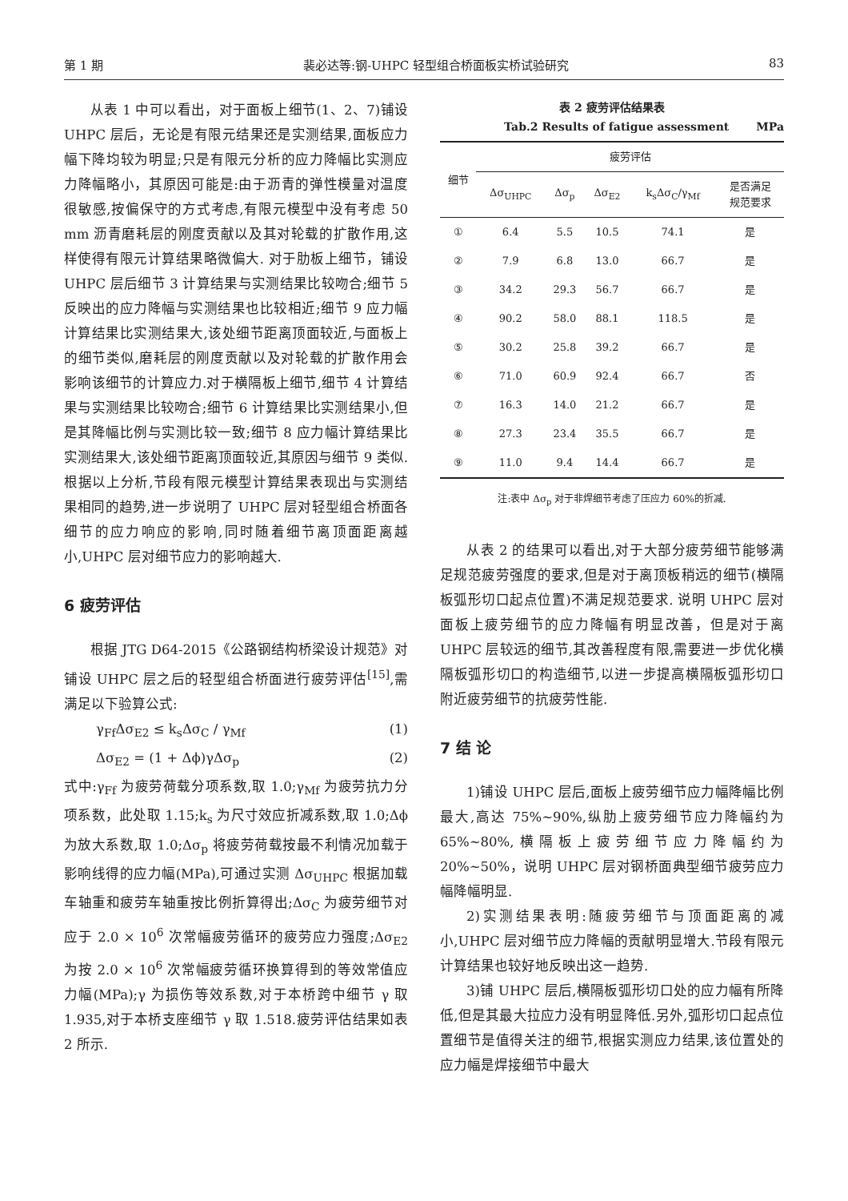第 1 期 裴必达等:钢-UHPC 轻型组合桥面板实桥试验研究 83
从表 1 中可以看出，对于面板上细节(1、2、7)铺设 UHPC 层后，无论是有限元结果还是实测结果,面板应力幅下降均较为明显;只是有限元分析的应力降幅比实测应力降幅略小，其原因可能是:由于沥青的弹性模量对温度很敏感,按偏保守的方式考虑,有限元模型中没有考虑 50 mm 沥青磨耗层的刚度贡献以及其对轮载的扩散作用,这样使得有限元计算结果略微偏大. 对于肋板上细节，铺设 UHPC 层后细节 3 计算结果与实测结果比较吻合;细节 5 反映出的应力降幅与实测结果也比较相近;细节 9 应力幅计算结果比实测结果大,该处细节距离顶面较近,与面板上的细节类似,磨耗层的刚度贡献以及对轮载的扩散作用会影响该细节的计算应力.对于横隔板上细节,细节 4 计算结果与实测结果比较吻合;细节 6 计算结果比实测结果小,但是其降幅比例与实测比较一致;细节 8 应力幅计算结果比实测结果大,该处细节距离顶面较近,其原因与细节 9 类似.根据以上分析,节段有限元模型计算结果表现出与实测结果相同的趋势,进一步说明了 UHPC 层对轻型组合桥面各细节的应力响应的影响,同时随着细节离顶面距离越小,UHPC 层对细节应力的影响越大.
6 疲劳评估
根据 JTG D64-2015《公路钢结构桥梁设计规范》对铺设 UHPC 层之后的轻型组合桥面进行疲劳评估<sup>[15]</sup>,需满足以下验算公式:
γ<sub>Ff</sub>Δσ<sub>E2</sub> ≤ k<sub>s</sub>Δσ<sub>C</sub> / γ<sub>Mf</sub> (1)
Δσ<sub>E2</sub> = (1 + Δϕ)γΔσ<sub>p</sub> (2)
式中:γ<sub>Ff</sub> 为疲劳荷载分项系数,取 1.0;γ<sub>Mf</sub> 为疲劳抗力分项系数，此处取 1.15;k<sub>s</sub> 为尺寸效应折减系数,取 1.0;Δϕ 为放大系数,取 1.0;Δσ<sub>p</sub> 将疲劳荷载按最不利情况加载于影响线得的应力幅(MPa),可通过实测 Δσ<sub>UHPC</sub> 根据加载车轴重和疲劳车轴重按比例折算得出;Δσ<sub>C</sub> 为疲劳细节对应于 2.0 × 10<sup>6</sup> 次常幅疲劳循环的疲劳应力强度;Δσ<sub>E2</sub> 为按 2.0 × 10<sup>6</sup> 次常幅疲劳循环换算得到的等效常值应力幅(MPa);γ 为损伤等效系数,对于本桥跨中细节 γ 取 1.935,对于本桥支座细节 γ 取 1.518.疲劳评估结果如表 2 所示.
表 2 疲劳评估结果表
Tab.2 Results of fatigue assessment MPa
| 细节 | 疲劳评估 | | | | |
| --- | --- | --- | --- | --- | --- |
| | Δσ<sub>UHPC</sub> | Δσ<sub>p</sub> | Δσ<sub>E2</sub> | k<sub>s</sub>Δσ<sub>C</sub>/γ<sub>Mf</sub> | 是否满足 规范要求 |
| ① | 6.4 | 5.5 | 10.5 | 74.1 | 是 |
| ② | 7.9 | 6.8 | 13.0 | 66.7 | 是 |
| ③ | 34.2 | 29.3 | 56.7 | 66.7 | 是 |
| ④ | 90.2 | 58.0 | 88.1 | 118.5 | 是 |
| ⑤ | 30.2 | 25.8 | 39.2 | 66.7 | 是 |
| ⑥ | 71.0 | 60.9 | 92.4 | 66.7 | 否 |
| ⑦ | 16.3 | 14.0 | 21.2 | 66.7 | 是 |
| ⑧ | 27.3 | 23.4 | 35.5 | 66.7 | 是 |
| ⑨ | 11.0 | 9.4 | 14.4 | 66.7 | 是 |
注:表中 Δσ<sub>p</sub> 对于非焊细节考虑了压应力 60%的折减.
从表 2 的结果可以看出,对于大部分疲劳细节能够满足规范疲劳强度的要求,但是对于离顶板稍远的细节(横隔板弧形切口起点位置)不满足规范要求. 说明 UHPC 层对面板上疲劳细节的应力降幅有明显改善，但是对于离 UHPC 层较远的细节,其改善程度有限,需要进一步优化横隔板弧形切口的构造细节,以进一步提高横隔板弧形切口附近疲劳细节的抗疲劳性能.
7 结 论
1)铺设 UHPC 层后,面板上疲劳细节应力幅降幅比例最大,高达 75%~90%,纵肋上疲劳细节应力降幅约为 65%~80%,横隔板上疲劳细节应力降幅约为 20%~50%，说明 UHPC 层对钢桥面典型细节疲劳应力幅降幅明显.
2)实测结果表明:随疲劳细节与顶面距离的减小,UHPC 层对细节应力降幅的贡献明显增大.节段有限元计算结果也较好地反映出这一趋势.
3)铺 UHPC 层后,横隔板弧形切口处的应力幅有所降低,但是其最大拉应力没有明显降低.另外,弧形切口起点位置细节是值得关注的细节,根据实测应力结果,该位置处的应力幅是焊接细节中最大